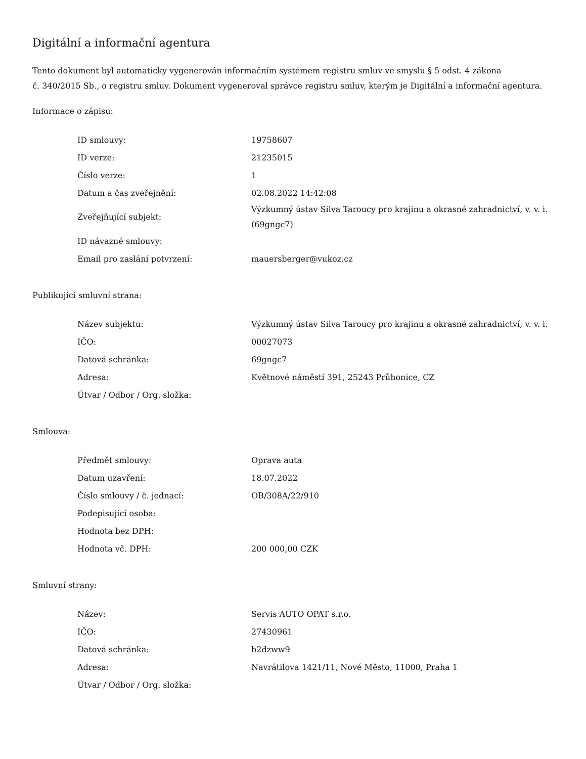Digitální a informační agentura
Tento dokument byl automaticky vygenerován informačním systémem registru smluv ve smyslu § 5 odst. 4 zákona
č. 340/2015 Sb., o registru smluv. Dokument vygeneroval správce registru smluv, kterým je Digitální a informační agentura.
Informace o zápisu:
| ID smlouvy: | 19758607 |
| ID verze: | 21235015 |
| Číslo verze: | 1 |
| Datum a čas zveřejnění: | 02.08.2022 14:42:08 |
| Zveřejňující subjekt: | Výzkumný ústav Silva Taroucy pro krajinu a okrasné zahradnictví, v. v. i. (69gngc7) |
| ID návazné smlouvy: | |
| Email pro zaslání potvrzení: | mauersberger@vukoz.cz |
Publikující smluvní strana:
| Název subjektu: | Výzkumný ústav Silva Taroucy pro krajinu a okrasné zahradnictví, v. v. i. |
| IČO: | 00027073 |
| Datová schránka: | 69gngc7 |
| Adresa: | Květnové náměstí 391, 25243 Průhonice, CZ |
| Útvar / Odbor / Org. složka: | |
Smlouva:
| Předmět smlouvy: | Oprava auta |
| Datum uzavření: | 18.07.2022 |
| Číslo smlouvy / č. jednací: | OB/308A/22/910 |
| Podepisující osoba: | |
| Hodnota bez DPH: | |
| Hodnota vč. DPH: | 200 000,00 CZK |
Smluvní strany:
| Název: | Servis AUTO OPAT s.r.o. |
| IČO: | 27430961 |
| Datová schránka: | b2dzww9 |
| Adresa: | Navrátilova 1421/11, Nové Město, 11000, Praha 1 |
| Útvar / Odbor / Org. složka: | |